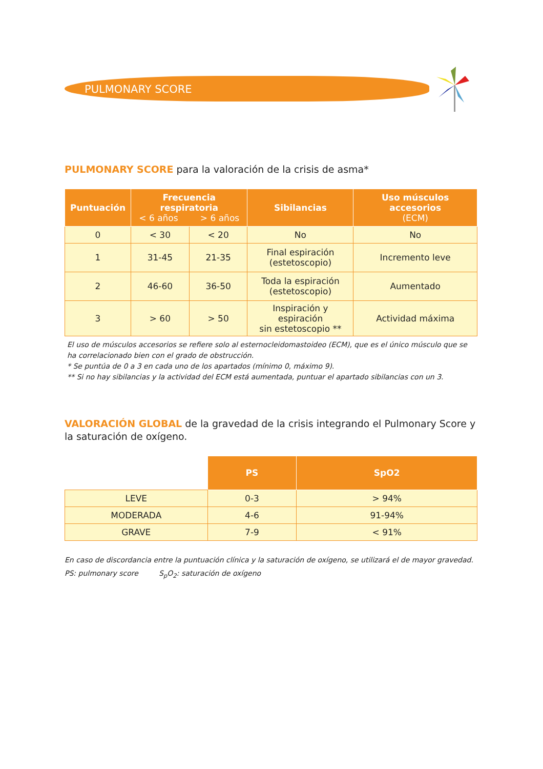PULMONARY SCORE
PULMONARY SCORE para la valoración de la crisis de asma*
| Puntuación | Frecuencia respiratoria < 6 años > 6 años | | Sibilancias | Uso músculos accesorios (ECM) |
| --- | --- | --- | --- | --- |
| 0 | < 30 | < 20 | No | No |
| 1 | 31-45 | 21-35 | Final espiración (estetoscopio) | Incremento leve |
| 2 | 46-60 | 36-50 | Toda la espiración (estetoscopio) | Aumentado |
| 3 | > 60 | > 50 | Inspiración y espiración sin estetoscopio ** | Actividad máxima |
El uso de músculos accesorios se refiere solo al esternocleidomastoideo (ECM), que es el único músculo que se ha correlacionado bien con el grado de obstrucción.
* Se puntúa de 0 a 3 en cada uno de los apartados (mínimo 0, máximo 9).
** Si no hay sibilancias y la actividad del ECM está aumentada, puntuar el apartado sibilancias con un 3.
VALORACIÓN GLOBAL de la gravedad de la crisis integrando el Pulmonary Score y la saturación de oxígeno.
| | PS | SpO2 |
| LEVE | 0-3 | > 94% |
| MODERADA | 4-6 | 91-94% |
| GRAVE | 7-9 | < 91% |
En caso de discordancia entre la puntuación clínica y la saturación de oxígeno, se utilizará el de mayor gravedad.
PS: pulmonary score S<sub>p</sub>O<sub>2</sub>: saturación de oxígeno